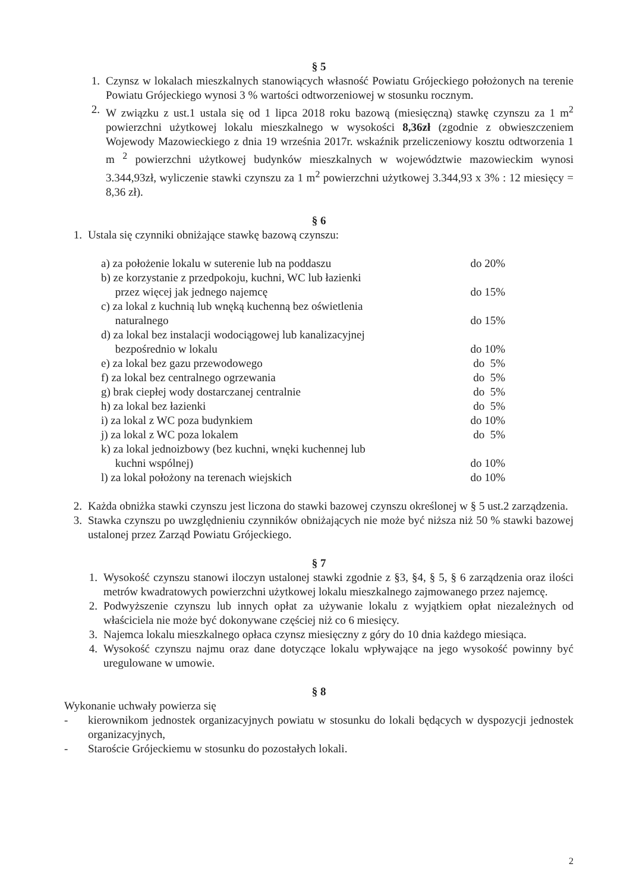§ 5
1. Czynsz w lokalach mieszkalnych stanowiących własność Powiatu Grójeckiego położonych na terenie Powiatu Grójeckiego wynosi 3 % wartości odtworzeniowej w stosunku rocznym.
2. W związku z ust.1 ustala się od 1 lipca 2018 roku bazową (miesięczną) stawkę czynszu za 1 m<sup>2</sup> powierzchni użytkowej lokalu mieszkalnego w wysokości 8,36zł (zgodnie z obwieszczeniem Wojewody Mazowieckiego z dnia 19 września 2017r. wskaźnik przeliczeniowy kosztu odtworzenia 1 m <sup>2</sup> powierzchni użytkowej budynków mieszkalnych w województwie mazowieckim wynosi 3.344,93zł, wyliczenie stawki czynszu za 1 m<sup>2</sup> powierzchni użytkowej 3.344,93 x 3% : 12 miesięcy = 8,36 zł).
§ 6
1. Ustala się czynniki obniżające stawkę bazową czynszu:
| a) za położenie lokalu w suterenie lub na poddaszu | do 20% |
| b) ze korzystanie z przedpokoju, kuchni, WC lub łazienki przez więcej jak jednego najemcę | do 15% |
| c) za lokal z kuchnią lub wnęką kuchenną bez oświetlenia naturalnego | do 15% |
| d) za lokal bez instalacji wodociągowej lub kanalizacyjnej bezpośrednio w lokalu | do 10% |
| e) za lokal bez gazu przewodowego | do 5% |
| f) za lokal bez centralnego ogrzewania | do 5% |
| g) brak ciepłej wody dostarczanej centralnie | do 5% |
| h) za lokal bez łazienki | do 5% |
| i) za lokal z WC poza budynkiem | do 10% |
| j) za lokal z WC poza lokalem | do 5% |
| k) za lokal jednoizbowy (bez kuchni, wnęki kuchennej lub kuchni wspólnej) | do 10% |
| l) za lokal położony na terenach wiejskich | do 10% |
2. Każda obniżka stawki czynszu jest liczona do stawki bazowej czynszu określonej w § 5 ust.2 zarządzenia.
3. Stawka czynszu po uwzględnieniu czynników obniżających nie może być niższa niż 50 % stawki bazowej ustalonej przez Zarząd Powiatu Grójeckiego.
§ 7
1. Wysokość czynszu stanowi iloczyn ustalonej stawki zgodnie z §3, §4, § 5, § 6 zarządzenia oraz ilości metrów kwadratowych powierzchni użytkowej lokalu mieszkalnego zajmowanego przez najemcę.
2. Podwyższenie czynszu lub innych opłat za używanie lokalu z wyjątkiem opłat niezależnych od właściciela nie może być dokonywane częściej niż co 6 miesięcy.
3. Najemca lokalu mieszkalnego opłaca czynsz miesięczny z góry do 10 dnia każdego miesiąca.
4. Wysokość czynszu najmu oraz dane dotyczące lokalu wpływające na jego wysokość powinny być uregulowane w umowie.
§ 8
Wykonanie uchwały powierza się
- kierownikom jednostek organizacyjnych powiatu w stosunku do lokali będących w dyspozycji jednostek organizacyjnych,
- Staroście Grójeckiemu w stosunku do pozostałych lokali.
2